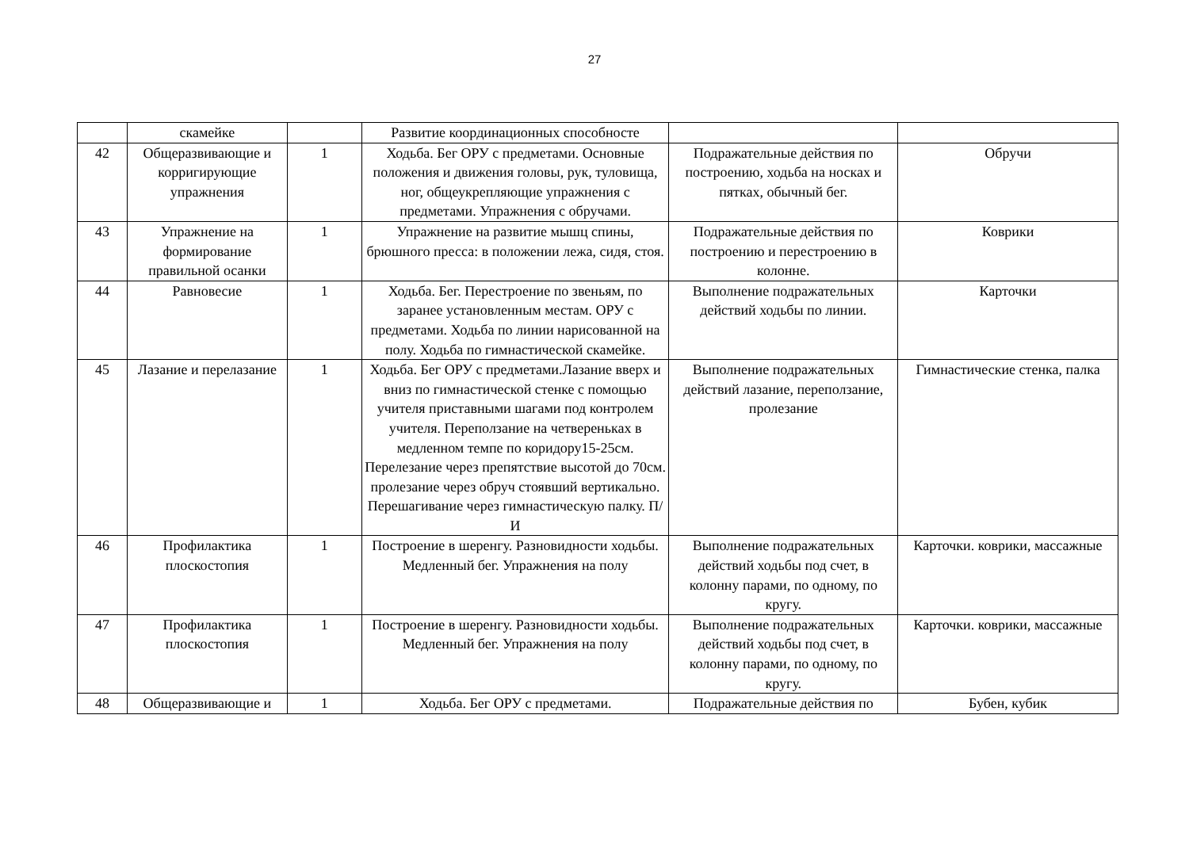27
| | скамейке | | Развитие координационных способносте | | |
| 42 | Общеразвивающие и корригирующие упражнения | 1 | Ходьба. Бег ОРУ с предметами. Основные положения и движения головы, рук, туловища, ног, общеукрепляющие упражнения с предметами. Упражнения с обручами. | Подражательные действия по построению, ходьба на носках и пятках, обычный бег. | Обручи |
| 43 | Упражнение на формирование правильной осанки | 1 | Упражнение на развитие мышц спины, брюшного пресса: в положении лежа, сидя, стоя. | Подражательные действия по построению и перестроению в колонне. | Коврики |
| 44 | Равновесие | 1 | Ходьба. Бег. Перестроение по звеньям, по заранее установленным местам. ОРУ с предметами. Ходьба по линии нарисованной на полу. Ходьба по гимнастической скамейке. | Выполнение подражательных действий ходьбы по линии. | Карточки |
| 45 | Лазание и перелазание | 1 | Ходьба. Бег ОРУ с предметами.Лазание вверх и вниз по гимнастической стенке с помощью учителя приставными шагами под контролем учителя. Переползание на четвереньках в медленном темпе по коридору15-25см. Перелезание через препятствие высотой до 70см. пролезание через обруч стоявший вертикально. Перешагивание через гимнастическую палку. П/И | Выполнение подражательных действий лазание, переползание, пролезание | Гимнастические стенка, палка |
| 46 | Профилактика плоскостопия | 1 | Построение в шеренгу. Разновидности ходьбы. Медленный бег. Упражнения на полу | Выполнение подражательных действий ходьбы под счет, в колонну парами, по одному, по кругу. | Карточки. коврики, массажные |
| 47 | Профилактика плоскостопия | 1 | Построение в шеренгу. Разновидности ходьбы. Медленный бег. Упражнения на полу | Выполнение подражательных действий ходьбы под счет, в колонну парами, по одному, по кругу. | Карточки. коврики, массажные |
| 48 | Общеразвивающие и | 1 | Ходьба. Бег ОРУ с предметами. | Подражательные действия по | Бубен, кубик |